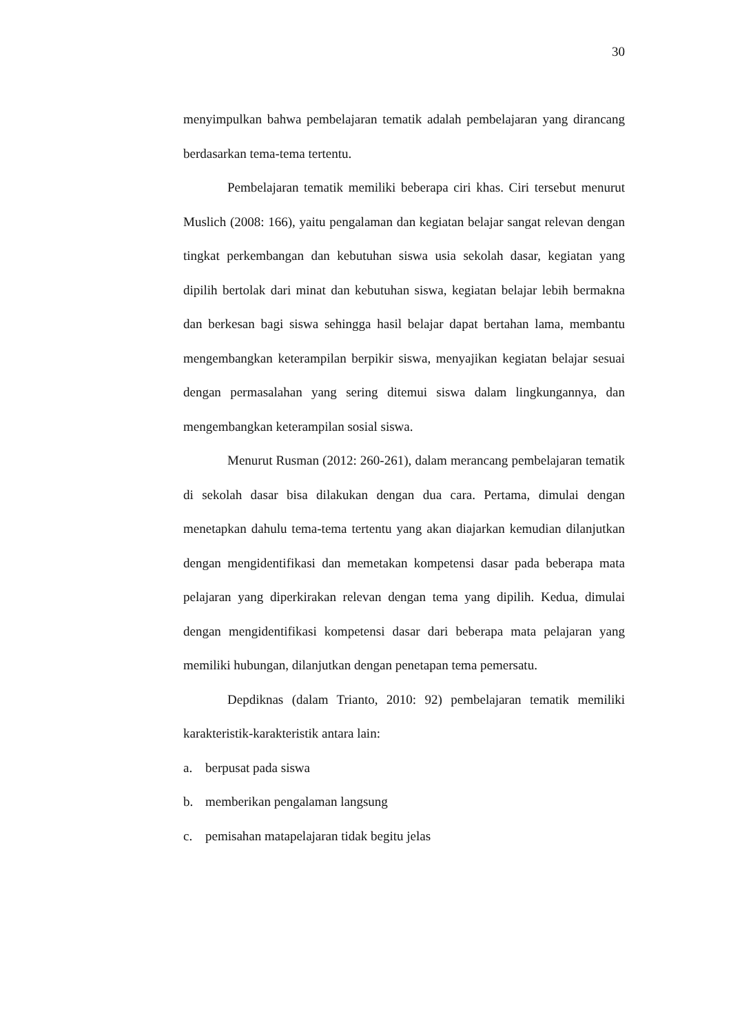30
menyimpulkan bahwa pembelajaran tematik adalah pembelajaran yang dirancang berdasarkan tema-tema tertentu.
Pembelajaran tematik memiliki beberapa ciri khas. Ciri tersebut menurut Muslich (2008: 166), yaitu pengalaman dan kegiatan belajar sangat relevan dengan tingkat perkembangan dan kebutuhan siswa usia sekolah dasar, kegiatan yang dipilih bertolak dari minat dan kebutuhan siswa, kegiatan belajar lebih bermakna dan berkesan bagi siswa sehingga hasil belajar dapat bertahan lama, membantu mengembangkan keterampilan berpikir siswa, menyajikan kegiatan belajar sesuai dengan permasalahan yang sering ditemui siswa dalam lingkungannya, dan mengembangkan keterampilan sosial siswa.
Menurut Rusman (2012: 260-261), dalam merancang pembelajaran tematik di sekolah dasar bisa dilakukan dengan dua cara. Pertama, dimulai dengan menetapkan dahulu tema-tema tertentu yang akan diajarkan kemudian dilanjutkan dengan mengidentifikasi dan memetakan kompetensi dasar pada beberapa mata pelajaran yang diperkirakan relevan dengan tema yang dipilih. Kedua, dimulai dengan mengidentifikasi kompetensi dasar dari beberapa mata pelajaran yang memiliki hubungan, dilanjutkan dengan penetapan tema pemersatu.
Depdiknas (dalam Trianto, 2010: 92) pembelajaran tematik memiliki karakteristik-karakteristik antara lain:
a. berpusat pada siswa
b. memberikan pengalaman langsung
c. pemisahan matapelajaran tidak begitu jelas